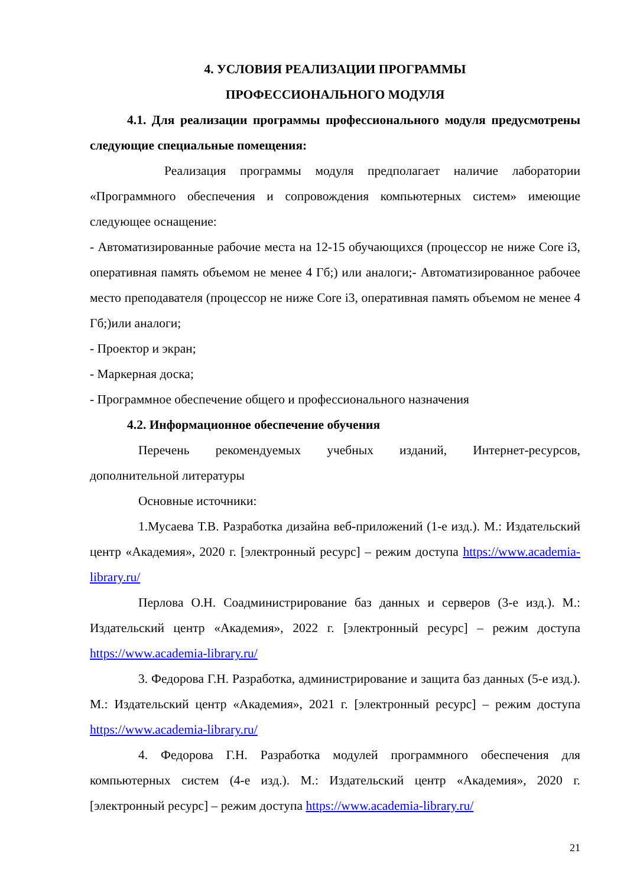4. УСЛОВИЯ РЕАЛИЗАЦИИ ПРОГРАММЫ
ПРОФЕССИОНАЛЬНОГО МОДУЛЯ
4.1. Для реализации программы профессионального модуля предусмотрены следующие специальные помещения:
Реализация программы модуля предполагает наличие лаборатории «Программного обеспечения и сопровождения компьютерных систем» имеющие следующее оснащение:
- Автоматизированные рабочие места на 12-15 обучающихся (процессор не ниже Core i3, оперативная память объемом не менее 4 Гб;) или аналоги;- Автоматизированное рабочее место преподавателя (процессор не ниже Core i3, оперативная память объемом не менее 4 Гб;)или аналоги;
- Проектор и экран;
- Маркерная доска;
- Программное обеспечение общего и профессионального назначения
4.2. Информационное обеспечение обучения
Перечень рекомендуемых учебных изданий, Интернет-ресурсов, дополнительной литературы
Основные источники:
1.Мусаева Т.В. Разработка дизайна веб-приложений (1-е изд.). М.: Издательский центр «Академия», 2020 г. [электронный ресурс] – режим доступа https://www.academia-library.ru/
Перлова О.Н. Соадминистрирование баз данных и серверов (3-е изд.). М.: Издательский центр «Академия», 2022 г. [электронный ресурс] – режим доступа https://www.academia-library.ru/
3. Федорова Г.Н. Разработка, администрирование и защита баз данных (5-е изд.). М.: Издательский центр «Академия», 2021 г. [электронный ресурс] – режим доступа https://www.academia-library.ru/
4. Федорова Г.Н. Разработка модулей программного обеспечения для компьютерных систем (4-е изд.). М.: Издательский центр «Академия», 2020 г. [электронный ресурс] – режим доступа https://www.academia-library.ru/
21